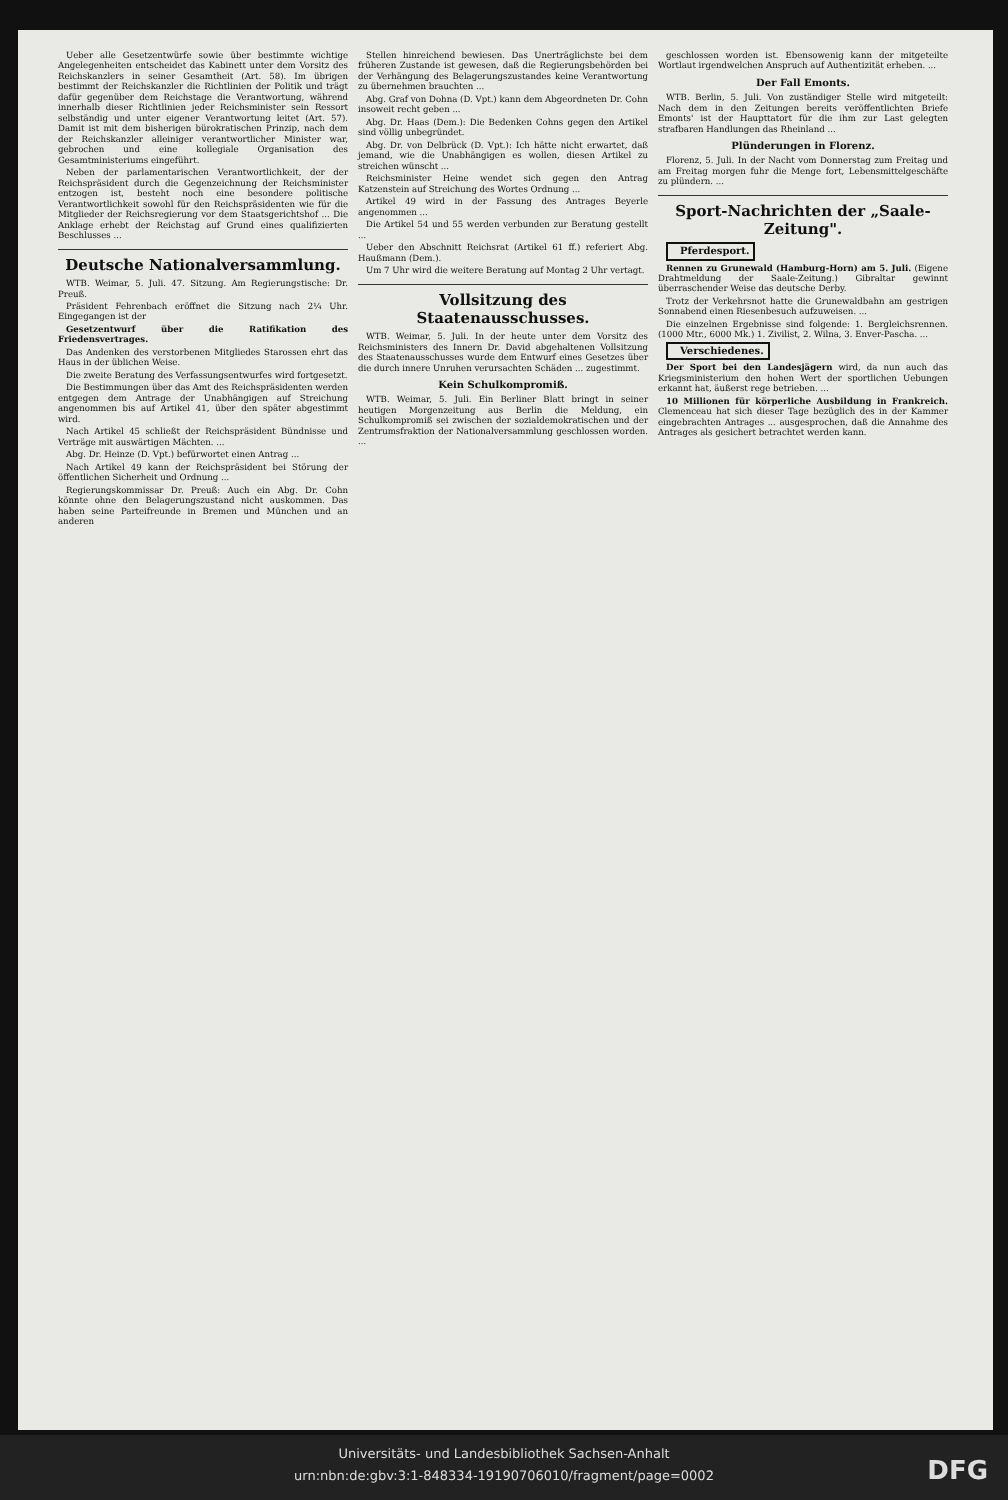Ueber alle Gesetzentwürfe sowie über bestimmte wichtige Angelegenheiten entscheidet das Kabinett unter dem Vorsitz des Reichskanzlers in seiner Gesamtheit (Art. 58). Im übrigen bestimmt der Reichskanzler die Richtlinien der Politik und trägt dafür gegenüber dem Reichstage die Verantwortung, während innerhalb dieser Richtlinien jeder Reichsminister sein Ressort selbständig und unter eigener Verantwortung leitet (Art. 57). Damit ist mit dem bisherigen bürokratischen Prinzip, nach dem der Reichskanzler alleiniger verantwortlicher Minister war, gebrochen und eine kollegiale Organisation des Gesamtministeriums eingeführt.
Neben der parlamentarischen Verantwortlichkeit, der der Reichspräsident durch die Gegenzeichnung der Reichsminister entzogen ist, besteht noch eine besondere politische Verantwortlichkeit sowohl für den Reichspräsidenten wie für die Mitglieder der Reichsregierung vor dem Staatsgerichtshof ... Die Anklage erhebt der Reichstag auf Grund eines qualifizierten Beschlusses ...
Deutsche Nationalversammlung.
WTB. Weimar, 5. Juli. 47. Sitzung. Am Regierungstische: Dr. Preuß.
Präsident Fehrenbach eröffnet die Sitzung nach 2¼ Uhr. Eingegangen ist der
Gesetzentwurf über die Ratifikation des Friedensvertrages.
Das Andenken des verstorbenen Mitgliedes Starossen ehrt das Haus in der üblichen Weise.
Die zweite Beratung des Verfassungsentwurfes wird fortgesetzt.
Die Bestimmungen über das Amt des Reichspräsidenten werden entgegen dem Antrage der Unabhängigen auf Streichung angenommen bis auf Artikel 41, über den später abgestimmt wird.
Nach Artikel 45 schließt der Reichspräsident Bündnisse und Verträge mit auswärtigen Mächten. ...
Abg. Dr. Heinze (D. Vpt.) befürwortet einen Antrag ...
Nach Artikel 49 kann der Reichspräsident bei Störung der öffentlichen Sicherheit und Ordnung ...
Regierungskommissar Dr. Preuß: Auch ein Abg. Dr. Cohn könnte ohne den Belagerungszustand nicht auskommen. Das haben seine Parteifreunde in Bremen und München und an anderen
Stellen hinreichend bewiesen. Das Unerträglichste bei dem früheren Zustande ist gewesen, daß die Regierungsbehörden bei der Verhängung des Belagerungszustandes keine Verantwortung zu übernehmen brauchten ...
Abg. Graf von Dohna (D. Vpt.) kann dem Abgeordneten Dr. Cohn insoweit recht geben ...
Abg. Dr. Haas (Dem.): Die Bedenken Cohns gegen den Artikel sind völlig unbegründet.
Abg. Dr. von Delbrück (D. Vpt.): Ich hätte nicht erwartet, daß jemand, wie die Unabhängigen es wollen, diesen Artikel zu streichen wünscht ...
Reichsminister Heine wendet sich gegen den Antrag Katzenstein auf Streichung des Wortes Ordnung ...
Artikel 49 wird in der Fassung des Antrages Beyerle angenommen ...
Die Artikel 54 und 55 werden verbunden zur Beratung gestellt ...
Ueber den Abschnitt Reichsrat (Artikel 61 ff.) referiert Abg. Haußmann (Dem.).
Um 7 Uhr wird die weitere Beratung auf Montag 2 Uhr vertagt.
Vollsitzung des Staatenausschusses.
WTB. Weimar, 5. Juli. In der heute unter dem Vorsitz des Reichsministers des Innern Dr. David abgehaltenen Vollsitzung des Staatenausschusses wurde dem Entwurf eines Gesetzes über die durch innere Unruhen verursachten Schäden ... zugestimmt.
Kein Schulkompromiß.
WTB. Weimar, 5. Juli. Ein Berliner Blatt bringt in seiner heutigen Morgenzeitung aus Berlin die Meldung, ein Schulkompromiß sei zwischen der sozialdemokratischen und der Zentrumsfraktion der Nationalversammlung geschlossen worden. ...
geschlossen worden ist. Ebensowenig kann der mitgeteilte Wortlaut irgendwelchen Anspruch auf Authentizität erheben. ...
Der Fall Emonts.
WTB. Berlin, 5. Juli. Von zuständiger Stelle wird mitgeteilt: Nach dem in den Zeitungen bereits veröffentlichten Briefe Emonts' ist der Haupttatort für die ihm zur Last gelegten strafbaren Handlungen das Rheinland ...
Plünderungen in Florenz.
Florenz, 5. Juli. In der Nacht vom Donnerstag zum Freitag und am Freitag morgen fuhr die Menge fort, Lebensmittelgeschäfte zu plündern. ...
Sport-Nachrichten der „Saale-Zeitung".
Pferdesport.
Rennen zu Grunewald (Hamburg-Horn) am 5. Juli. (Eigene Drahtmeldung der Saale-Zeitung.) Gibraltar gewinnt überraschender Weise das deutsche Derby.
Trotz der Verkehrsnot hatte die Grunewaldbahn am gestrigen Sonnabend einen Riesenbesuch aufzuweisen. ...
Die einzelnen Ergebnisse sind folgende: 1. Bergleichsrennen. (1000 Mtr., 6000 Mk.) 1. Zivilist, 2. Wilna, 3. Enver-Pascha. ...
Verschiedenes.
Der Sport bei den Landesjägern wird, da nun auch das Kriegsministerium den hohen Wert der sportlichen Uebungen erkannt hat, äußerst rege betrieben. ...
10 Millionen für körperliche Ausbildung in Frankreich. Clemenceau hat sich dieser Tage bezüglich des in der Kammer eingebrachten Antrages ... ausgesprochen, daß die Annahme des Antrages als gesichert betrachtet werden kann.
Universitäts- und Landesbibliothek Sachsen-Anhalt
urn:nbn:de:gbv:3:1-848334-19190706010/fragment/page=0002
DFG